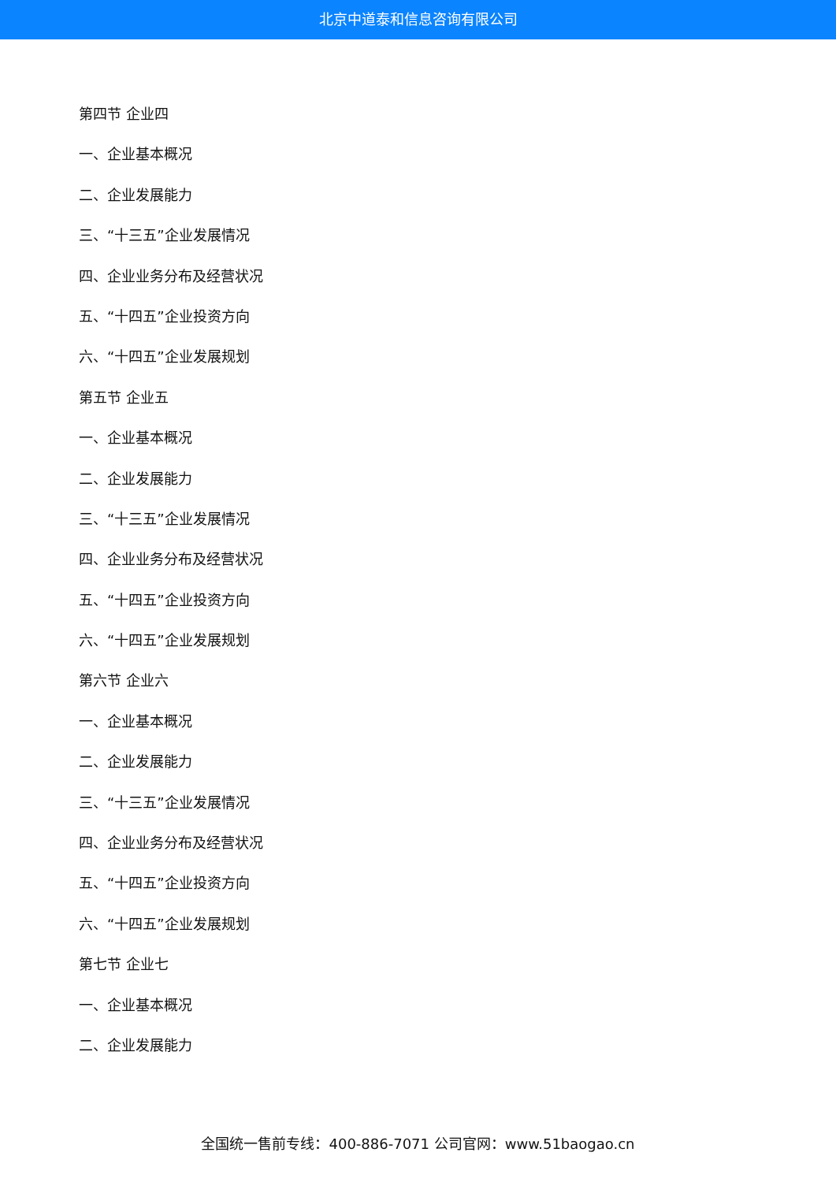北京中道泰和信息咨询有限公司
第四节 企业四
一、企业基本概况
二、企业发展能力
三、“十三五”企业发展情况
四、企业业务分布及经营状况
五、“十四五”企业投资方向
六、“十四五”企业发展规划
第五节 企业五
一、企业基本概况
二、企业发展能力
三、“十三五”企业发展情况
四、企业业务分布及经营状况
五、“十四五”企业投资方向
六、“十四五”企业发展规划
第六节 企业六
一、企业基本概况
二、企业发展能力
三、“十三五”企业发展情况
四、企业业务分布及经营状况
五、“十四五”企业投资方向
六、“十四五”企业发展规划
第七节 企业七
一、企业基本概况
二、企业发展能力
全国统一售前专线：400-886-7071 公司官网：www.51baogao.cn